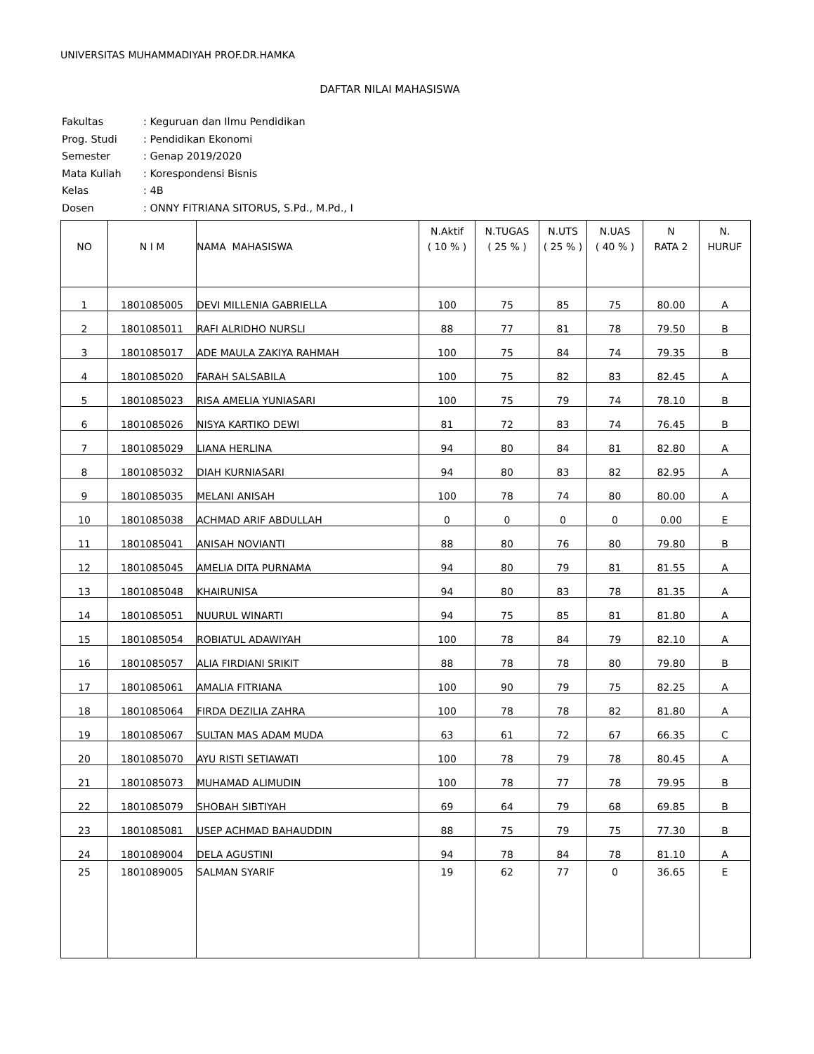UNIVERSITAS MUHAMMADIYAH PROF.DR.HAMKA
DAFTAR NILAI MAHASISWA
| Fakultas | : Keguruan dan Ilmu Pendidikan |
| Prog. Studi | : Pendidikan Ekonomi |
| Semester | : Genap 2019/2020 |
| Mata Kuliah | : Korespondensi Bisnis |
| Kelas | : 4B |
| Dosen | : ONNY FITRIANA SITORUS, S.Pd., M.Pd., I |
| NO | N I M | NAMA MAHASISWA | N.Aktif ( 10 % ) | N.TUGAS ( 25 % ) | N.UTS ( 25 % ) | N.UAS ( 40 % ) | N RATA 2 | N. HURUF |
| --- | --- | --- | --- | --- | --- | --- | --- | --- |
| 1 | 1801085005 | DEVI MILLENIA GABRIELLA | 100 | 75 | 85 | 75 | 80.00 | A |
| 2 | 1801085011 | RAFI ALRIDHO NURSLI | 88 | 77 | 81 | 78 | 79.50 | B |
| 3 | 1801085017 | ADE MAULA ZAKIYA RAHMAH | 100 | 75 | 84 | 74 | 79.35 | B |
| 4 | 1801085020 | FARAH SALSABILA | 100 | 75 | 82 | 83 | 82.45 | A |
| 5 | 1801085023 | RISA AMELIA YUNIASARI | 100 | 75 | 79 | 74 | 78.10 | B |
| 6 | 1801085026 | NISYA KARTIKO DEWI | 81 | 72 | 83 | 74 | 76.45 | B |
| 7 | 1801085029 | LIANA HERLINA | 94 | 80 | 84 | 81 | 82.80 | A |
| 8 | 1801085032 | DIAH KURNIASARI | 94 | 80 | 83 | 82 | 82.95 | A |
| 9 | 1801085035 | MELANI ANISAH | 100 | 78 | 74 | 80 | 80.00 | A |
| 10 | 1801085038 | ACHMAD ARIF ABDULLAH | 0 | 0 | 0 | 0 | 0.00 | E |
| 11 | 1801085041 | ANISAH NOVIANTI | 88 | 80 | 76 | 80 | 79.80 | B |
| 12 | 1801085045 | AMELIA DITA PURNAMA | 94 | 80 | 79 | 81 | 81.55 | A |
| 13 | 1801085048 | KHAIRUNISA | 94 | 80 | 83 | 78 | 81.35 | A |
| 14 | 1801085051 | NUURUL WINARTI | 94 | 75 | 85 | 81 | 81.80 | A |
| 15 | 1801085054 | ROBIATUL ADAWIYAH | 100 | 78 | 84 | 79 | 82.10 | A |
| 16 | 1801085057 | ALIA FIRDIANI SRIKIT | 88 | 78 | 78 | 80 | 79.80 | B |
| 17 | 1801085061 | AMALIA FITRIANA | 100 | 90 | 79 | 75 | 82.25 | A |
| 18 | 1801085064 | FIRDA DEZILIA ZAHRA | 100 | 78 | 78 | 82 | 81.80 | A |
| 19 | 1801085067 | SULTAN MAS ADAM MUDA | 63 | 61 | 72 | 67 | 66.35 | C |
| 20 | 1801085070 | AYU RISTI SETIAWATI | 100 | 78 | 79 | 78 | 80.45 | A |
| 21 | 1801085073 | MUHAMAD ALIMUDIN | 100 | 78 | 77 | 78 | 79.95 | B |
| 22 | 1801085079 | SHOBAH SIBTIYAH | 69 | 64 | 79 | 68 | 69.85 | B |
| 23 | 1801085081 | USEP ACHMAD BAHAUDDIN | 88 | 75 | 79 | 75 | 77.30 | B |
| 24 | 1801089004 | DELA AGUSTINI | 94 | 78 | 84 | 78 | 81.10 | A |
| 25 | 1801089005 | SALMAN SYARIF | 19 | 62 | 77 | 0 | 36.65 | E |